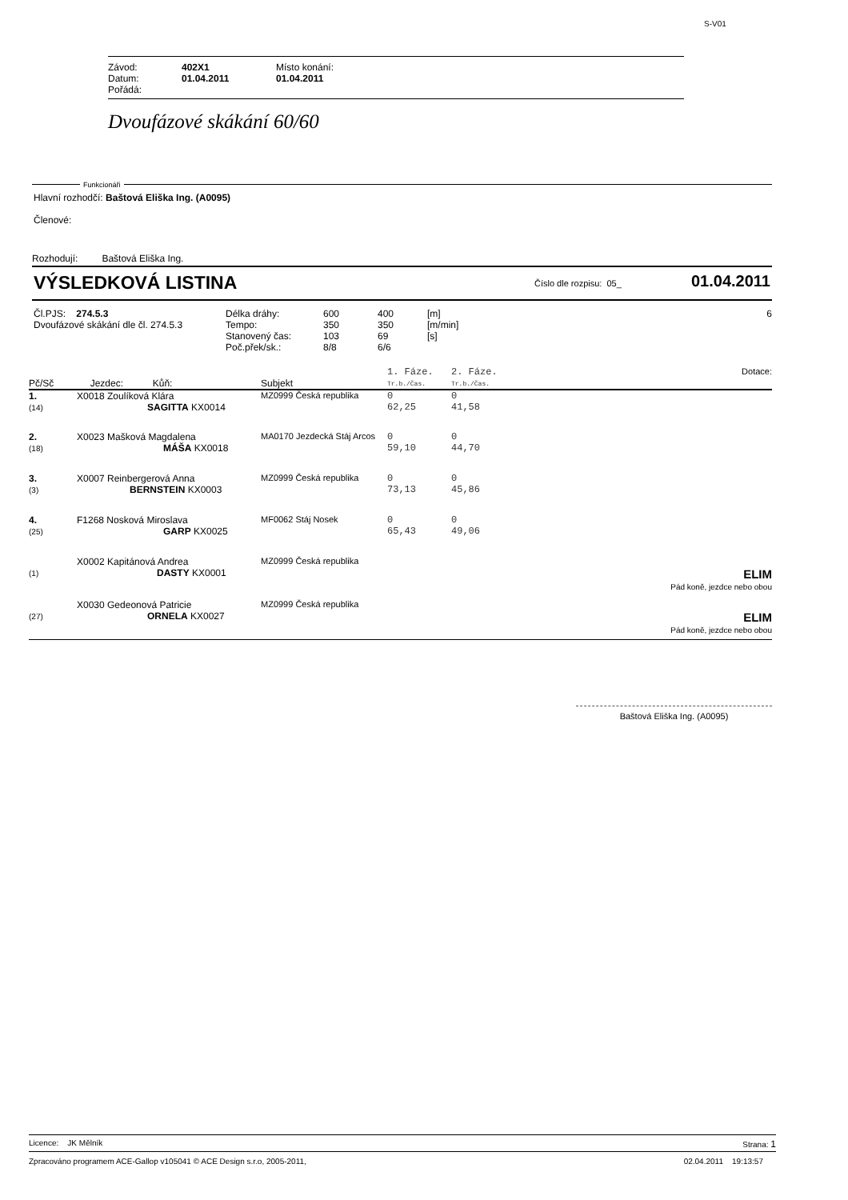S-V01
| Závod: | 402X1 | Místo konání: |
| Datum: | 01.04.2011 | 01.04.2011 |
| Pořádá: | | |
Dvoufázové skákání 60/60
Funkcionáři
Hlavní rozhodčí: Baštová Eliška Ing. (A0095)
Členové:
Rozhodují: Baštová Eliška Ing.
VÝSLEDKOVÁ LISTINA Číslo dle rozpisu: 05_ 01.04.2011
| Čl.PJS: 274.5.3 Dvoufázové skákání dle čl. 274.5.3 | Délka dráhy: Tempo: Stanovený čas: Poč.přek/sk.: | 600 350 103 8/8 | 400 350 69 6/6 | [m] [m/min] [s] | 6 |
| Pč/Sč | Jezdec: Kůň: | Subjekt | 1. Fáze. Tr.b./Čas. | 2. Fáze. Tr.b./Čas. | Dotace: |
| 1. (14) | X0018 Zoulíková Klára SAGITTA KX0014 | MZ0999 Česká republika | 0 62,25 | 0 41,58 | |
| 2. (18) | X0023 Mašková Magdalena MÁŠA KX0018 | MA0170 Jezdecká Stáj Arcos | 0 59,10 | 0 44,70 | |
| 3. (3) | X0007 Reinbergerová Anna BERNSTEIN KX0003 | MZ0999 Česká republika | 0 73,13 | 0 45,86 | |
| 4. (25) | F1268 Nosková Miroslava GARP KX0025 | MF0062 Stáj Nosek | 0 65,43 | 0 49,06 | |
| (1) | X0002 Kapitánová Andrea DASTY KX0001 | MZ0999 Česká republika | | | ELIM Pád koně, jezdce nebo obou |
| (27) | X0030 Gedeonová Patricie ORNELA KX0027 | MZ0999 Česká republika | | | ELIM Pád koně, jezdce nebo obou |
Baštová Eliška Ing. (A0095)
Licence: JK Mělník Strana: 1
Zpracováno programem ACE-Gallop v105041 © ACE Design s.r.o, 2005-2011, 02.04.2011 19:13:57